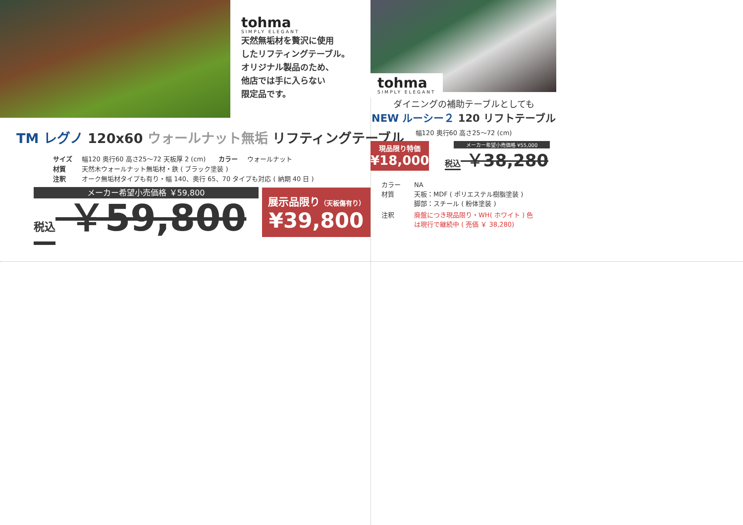tohma
SIMPLY ELEGANT
天然無垢材を贅沢に使用
したリフティングテーブル。
オリジナル製品のため、
他店では手に入らない
限定品です。
TM レグノ 120x60 ウォールナット無垢 リフティングテーブル
サイズ 幅120 奥行60 高さ25～72 天板厚 2 (cm)　　カラー ウォールナット
材質 天然木ウォールナット無垢材・鉄 ( ブラック塗装 )
注釈 オーク無垢材タイプも有り・幅 140、奥行 65、70 タイプも対応 ( 納期 40 日 )
メーカー希望小売価格 ￥59,800
税込 ￥59,800
展示品限り（天板傷有り）
¥39,800
tohma
SIMPLY ELEGANT
ダイニングの補助テーブルとしても
NEW ルーシー２ 120 リフトテーブル
幅120 奥行60 高さ25～72 (cm)
現品限り特価
¥18,000
メーカー希望小売価格 ¥55,000
税込 ￥38,280
カラー NA
材質 天板：MDF ( ポリエステル樹脂塗装 )
脚部：スチール ( 粉体塗装 )
注釈 廃盤につき現品限り・WH( ホワイト ) 色
は現行で継続中 ( 売価 ￥ 38,280)